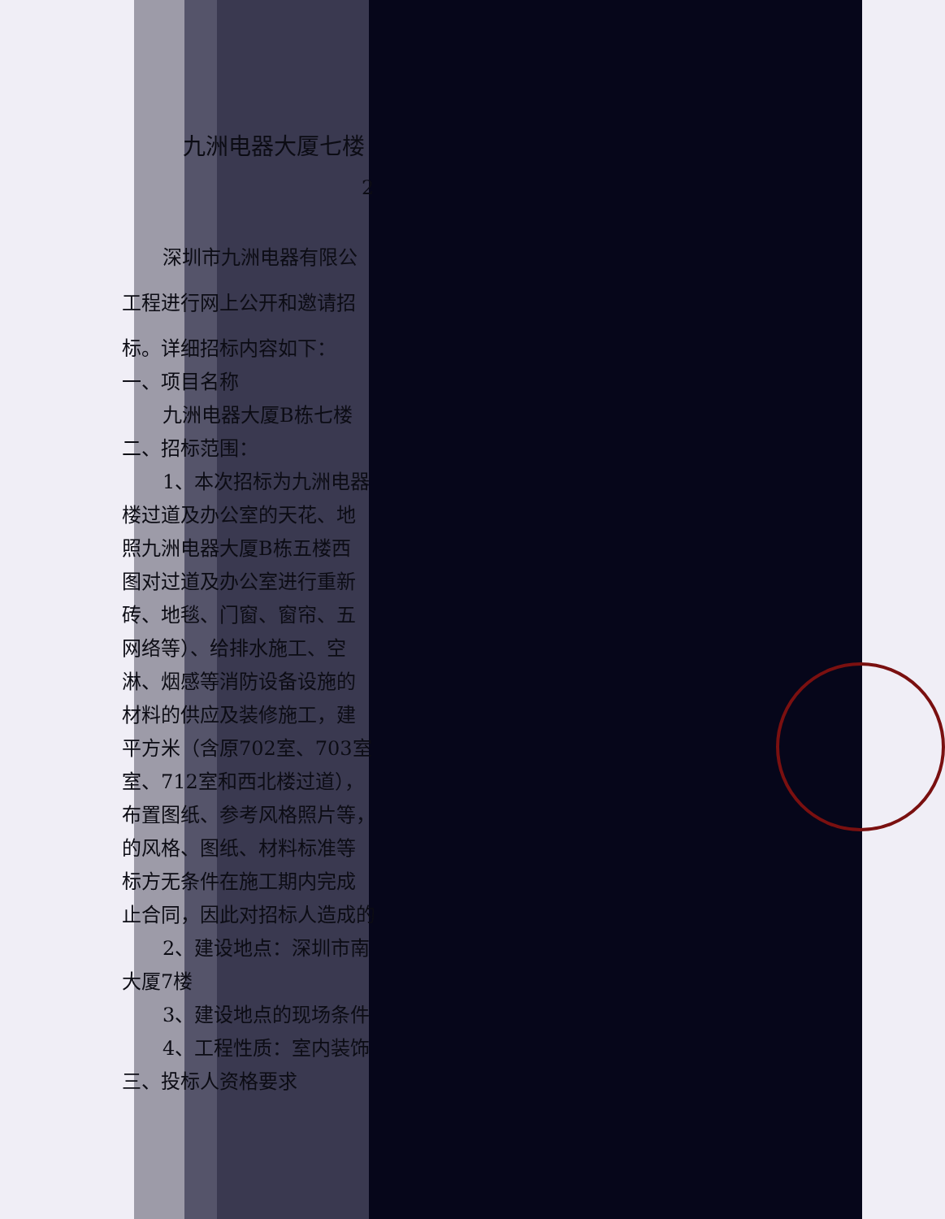九洲电器大厦七楼
2
深圳市九洲电器有限公
工程进行网上公开和邀请招
标。详细招标内容如下：
一、项目名称
九洲电器大厦B栋七楼
二、招标范围：
1、本次招标为九洲电器
楼过道及办公室的天花、地
照九洲电器大厦B栋五楼西
图对过道及办公室进行重新
砖、地毯、门窗、窗帘、五
网络等）、给排水施工、空
淋、烟感等消防设备设施的
材料的供应及装修施工，建
平方米（含原702室、703室
室、712室和西北楼过道），
布置图纸、参考风格照片等，
的风格、图纸、材料标准等
标方无条件在施工期内完成
止合同，因此对招标人造成的
2、建设地点：深圳市南
大厦7楼
3、建设地点的现场条件
4、工程性质：室内装饰
三、投标人资格要求